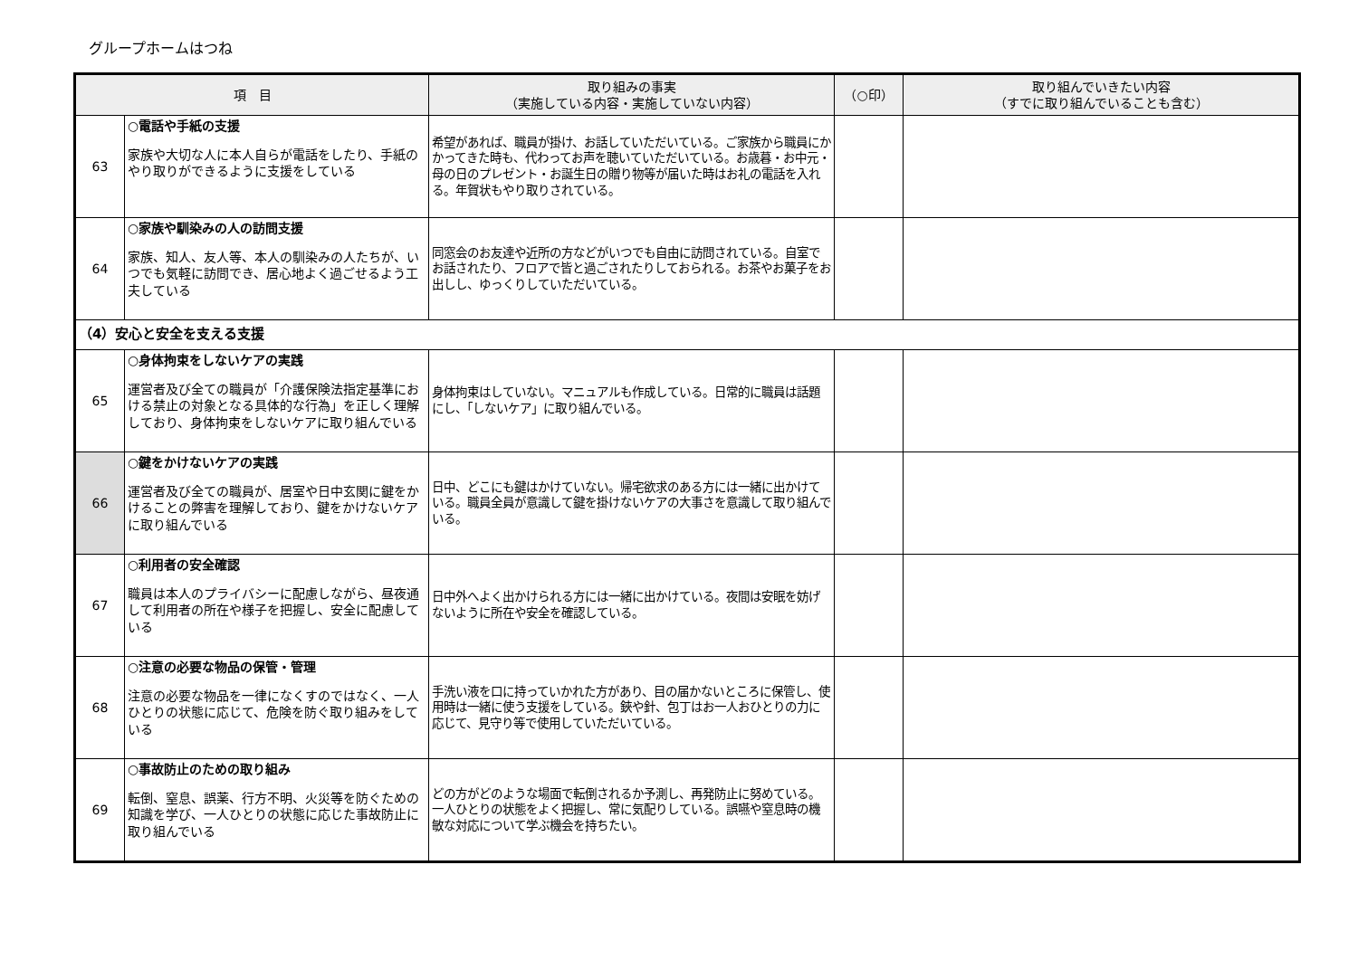グループホームはつね
| 項 目 | | 取り組みの事実 （実施している内容・実施していない内容） | （○印） | 取り組んでいきたい内容 （すでに取り組んでいることも含む） |
| --- | --- | --- | --- | --- |
| 63 | ○電話や手紙の支援 家族や大切な人に本人自らが電話をしたり、手紙のやり取りができるように支援をしている | 希望があれば、職員が掛け、お話していただいている。ご家族から職員にかかってきた時も、代わってお声を聴いていただいている。お歳暮・お中元・母の日のプレゼント・お誕生日の贈り物等が届いた時はお礼の電話を入れる。年賀状もやり取りされている。 | | |
| 64 | ○家族や馴染みの人の訪問支援 家族、知人、友人等、本人の馴染みの人たちが、いつでも気軽に訪問でき、居心地よく過ごせるよう工夫している | 同窓会のお友達や近所の方などがいつでも自由に訪問されている。自室でお話されたり、フロアで皆と過ごされたりしておられる。お茶やお菓子をお出しし、ゆっくりしていただいている。 | | |
| （4）安心と安全を支える支援 | | | | |
| 65 | ○身体拘束をしないケアの実践 運営者及び全ての職員が「介護保険法指定基準における禁止の対象となる具体的な行為」を正しく理解しており、身体拘束をしないケアに取り組んでいる | 身体拘束はしていない。マニュアルも作成している。日常的に職員は話題にし、「しないケア」に取り組んでいる。 | | |
| 66 | ○鍵をかけないケアの実践 運営者及び全ての職員が、居室や日中玄関に鍵をかけることの弊害を理解しており、鍵をかけないケアに取り組んでいる | 日中、どこにも鍵はかけていない。帰宅欲求のある方には一緒に出かけている。職員全員が意識して鍵を掛けないケアの大事さを意識して取り組んでいる。 | | |
| 67 | ○利用者の安全確認 職員は本人のプライバシーに配慮しながら、昼夜通して利用者の所在や様子を把握し、安全に配慮している | 日中外へよく出かけられる方には一緒に出かけている。夜間は安眠を妨げないように所在や安全を確認している。 | | |
| 68 | ○注意の必要な物品の保管・管理 注意の必要な物品を一律になくすのではなく、一人ひとりの状態に応じて、危険を防ぐ取り組みをしている | 手洗い液を口に持っていかれた方があり、目の届かないところに保管し、使用時は一緒に使う支援をしている。鋏や針、包丁はお一人おひとりの力に応じて、見守り等で使用していただいている。 | | |
| 69 | ○事故防止のための取り組み 転倒、窒息、誤薬、行方不明、火災等を防ぐための知識を学び、一人ひとりの状態に応じた事故防止に取り組んでいる | どの方がどのような場面で転倒されるか予測し、再発防止に努めている。一人ひとりの状態をよく把握し、常に気配りしている。誤嚥や窒息時の機敏な対応について学ぶ機会を持ちたい。 | | |